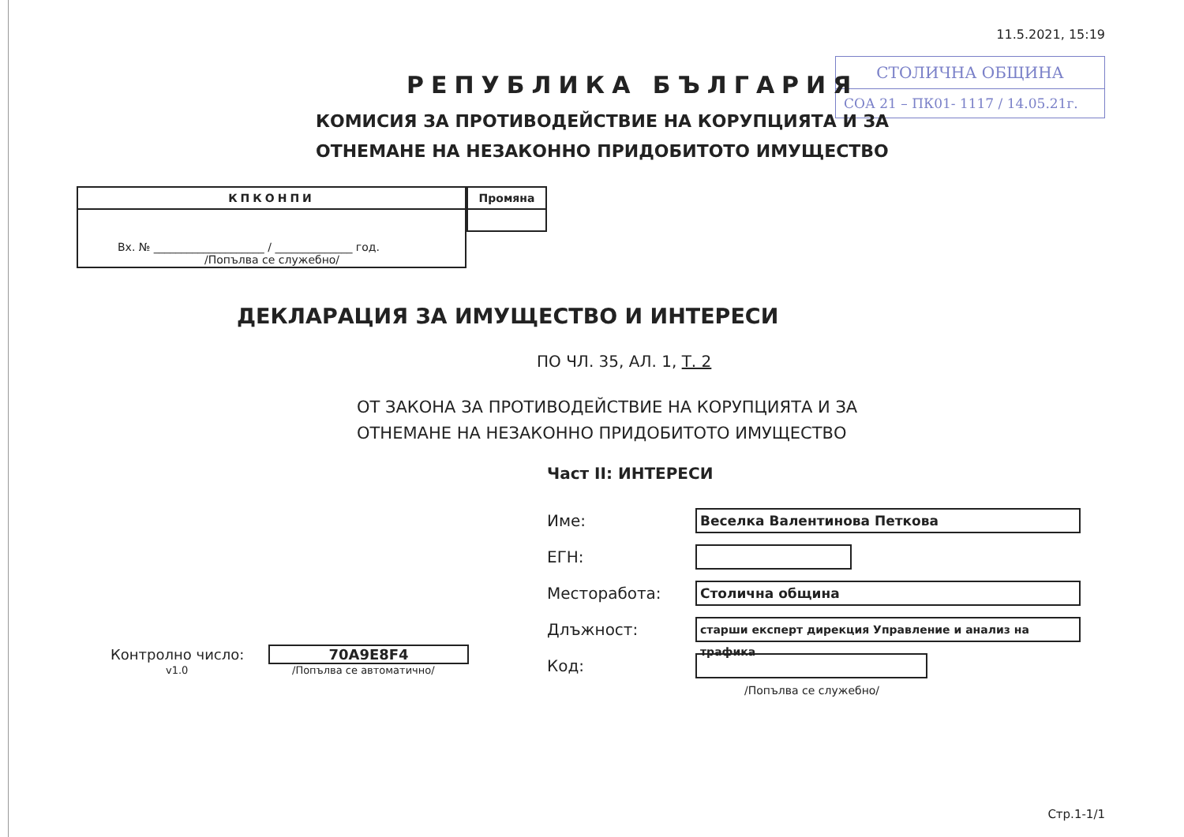11.5.2021, 15:19
СТОЛИЧНА ОБЩИНА
СОА 21 – ПК01- 1117 / 14.05.21г.
РЕПУБЛИКА БЪЛГАРИЯ
КОМИСИЯ ЗА ПРОТИВОДЕЙСТВИЕ НА КОРУПЦИЯТА И ЗА
ОТНЕМАНЕ НА НЕЗАКОННО ПРИДОБИТОТО ИМУЩЕСТВО
| КПКОНПИ |
| --- |
| Вх. № ____________________ / ______________ год. /Попълва се служебно/ |
| Промяна |
| --- |
ДЕКЛАРАЦИЯ ЗА ИМУЩЕСТВО И ИНТЕРЕСИ
ПО ЧЛ. 35, АЛ. 1, Т. 2
ОТ ЗАКОНА ЗА ПРОТИВОДЕЙСТВИЕ НА КОРУПЦИЯТА И ЗА
ОТНЕМАНЕ НА НЕЗАКОННО ПРИДОБИТОТО ИМУЩЕСТВО
Част II: ИНТЕРЕСИ
Контролно число: 70A9E8F4
v1.0 /Попълва се автоматично/
Име:
Веселка Валентинова Петкова
ЕГН:
Месторабота:
Столична община
Длъжност:
старши експерт дирекция Управление и анализ на трафика
Код:
/Попълва се служебно/
Стр.1-1/1